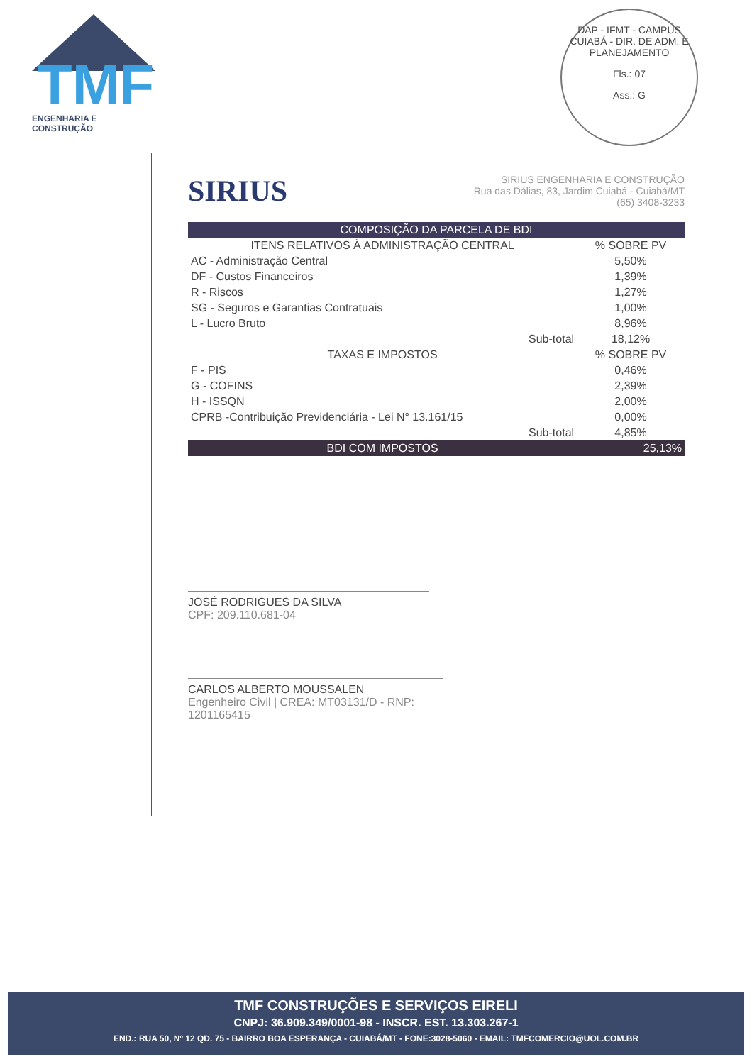TMF
ENGENHARIA E CONSTRUÇÃO
DAP - IFMT - CAMPUS CUIABÁ - DIR. DE ADM. E PLANEJAMENTO
Fls.: 07
Ass.: G
SIRIUS
SIRIUS ENGENHARIA E CONSTRUÇÃO
Rua das Dálias, 83, Jardim Cuiabá - Cuiabá/MT
(65) 3408-3233
| COMPOSIÇÃO DA PARCELA DE BDI | | |
| --- | --- | --- |
| ITENS RELATIVOS À ADMINISTRAÇÃO CENTRAL | | % SOBRE PV |
| AC - Administração Central | | 5,50% |
| DF - Custos Financeiros | | 1,39% |
| R - Riscos | | 1,27% |
| SG - Seguros e Garantias Contratuais | | 1,00% |
| L - Lucro Bruto | | 8,96% |
| | Sub-total | 18,12% |
| TAXAS E IMPOSTOS | | % SOBRE PV |
| F - PIS | | 0,46% |
| G - COFINS | | 2,39% |
| H - ISSQN | | 2,00% |
| CPRB -Contribuição Previdenciária - Lei N° 13.161/15 | | 0,00% |
| | Sub-total | 4,85% |
| BDI COM IMPOSTOS | | 25,13% |
JOSÉ RODRIGUES DA SILVA
CPF: 209.110.681-04
CARLOS ALBERTO MOUSSALEN
Engenheiro Civil | CREA: MT03131/D - RNP: 1201165415
TMF CONSTRUÇÕES E SERVIÇOS EIRELI
CNPJ: 36.909.349/0001-98 - INSCR. EST. 13.303.267-1
END.: RUA 50, Nº 12 QD. 75 - BAIRRO BOA ESPERANÇA - CUIABÁ/MT - FONE:3028-5060 - EMAIL: TMFCOMERCIO@UOL.COM.BR